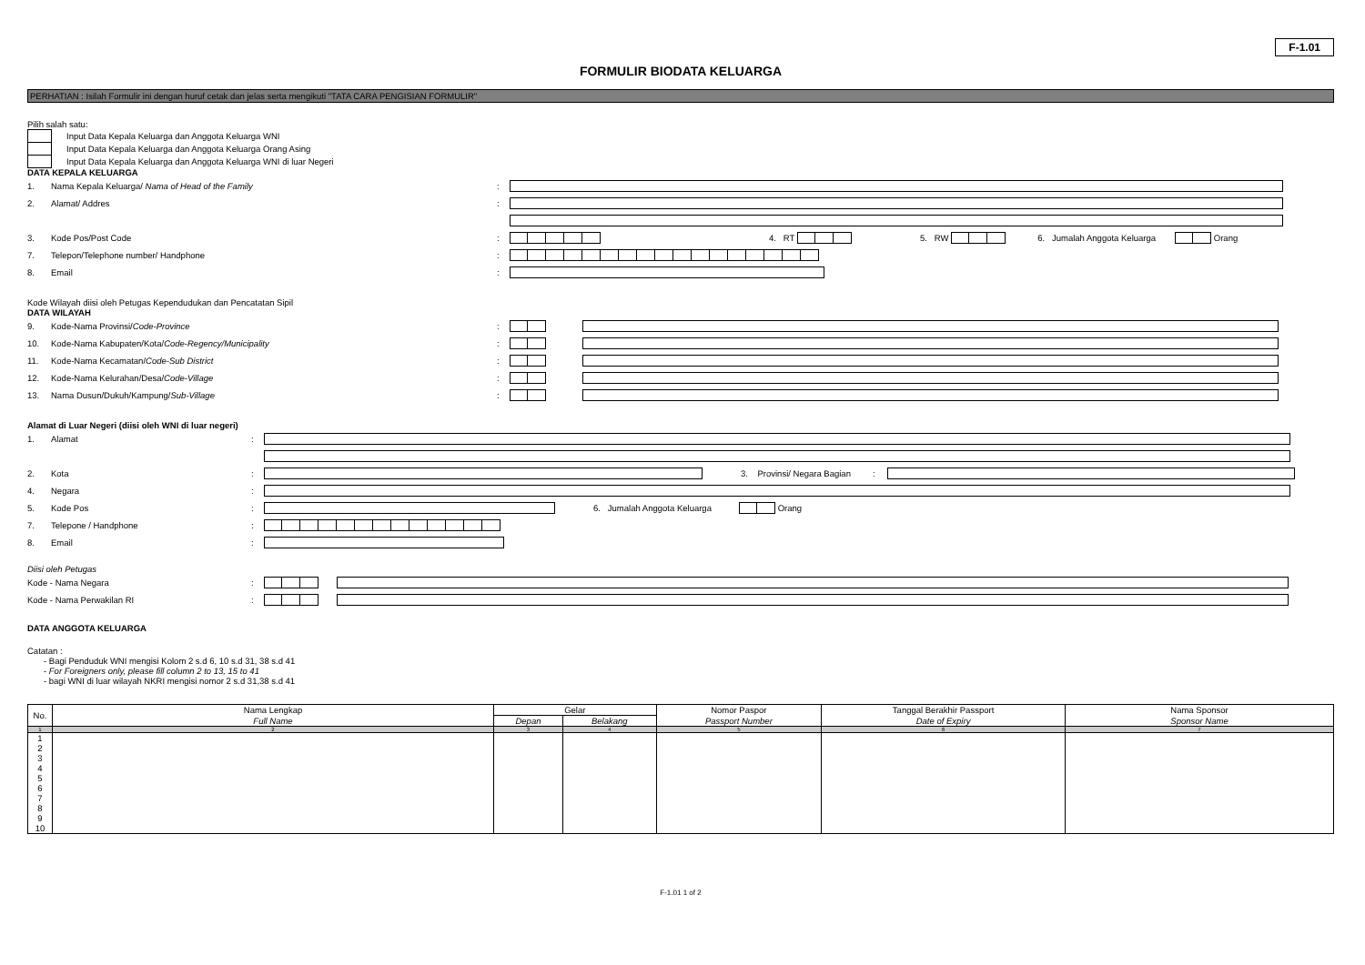F-1.01
FORMULIR BIODATA KELUARGA
PERHATIAN : Isilah Formulir ini dengan huruf cetak dan jelas serta mengikuti "TATA CARA PENGISIAN FORMULIR"
Pilih salah satu:
Input Data Kepala Keluarga dan Anggota Keluarga WNI
Input Data Kepala Keluarga dan Anggota Keluarga Orang Asing
Input Data Kepala Keluarga dan Anggota Keluarga WNI di luar Negeri
DATA KEPALA KELUARGA
1. Nama Kepala Keluarga/ Nama of Head of the Family:
2. Alamat/ Addres:
3. Kode Pos/Post Code: 4. RT 5. RW 6. Jumalah Anggota Keluarga
Orang
7. Telepon/Telephone number/ Handphone:
8. Email:
Kode Wilayah diisi oleh Petugas Kependudukan dan Pencatatan Sipil
DATA WILAYAH
9. Kode-Nama Provinsi/Code-Province:
10. Kode-Nama Kabupaten/Kota/Code-Regency/Municipality:
11. Kode-Nama Kecamatan/Code-Sub District:
12. Kode-Nama Kelurahan/Desa/Code-Village:
13. Nama Dusun/Dukuh/Kampung/Sub-Village:
Alamat di Luar Negeri (diisi oleh WNI di luar negeri)
1. Alamat:
2. Kota:
3. Provinsi/ Negara Bagian:
4. Negara:
5. Kode Pos:
6. Jumalah Anggota Keluarga
Orang
7. Telepone / Handphone:
8. Email:
Diisi oleh Petugas
Kode - Nama Negara:
Kode - Nama Perwakilan RI:
DATA ANGGOTA KELUARGA
Catatan :
- Bagi Penduduk WNI mengisi Kolom 2 s.d 6, 10 s.d 31, 38 s.d 41
- For Foreigners only, please fill column 2 to 13, 15 to 41
- bagi WNI di luar wilayah NKRI mengisi nomor 2 s.d 31,38 s.d 41
| No. | Nama Lengkap | Gelar | | Nomor Paspor | Tanggal Berakhir Passport | Nama Sponsor |
| --- | --- | --- | --- | --- | --- | --- |
| | Full Name | Depan | Belakang | Passport Number | Date of Expiry | Sponsor Name |
| 1 | 2 | 3 | 4 | 5 | 6 | 7 |
| 1 | | | | | | |
| 2 | | | | | | |
| 3 | | | | | | |
| 4 | | | | | | |
| 5 | | | | | | |
| 6 | | | | | | |
| 7 | | | | | | |
| 8 | | | | | | |
| 9 | | | | | | |
| 10 | | | | | | |
F-1.01 1 of 2